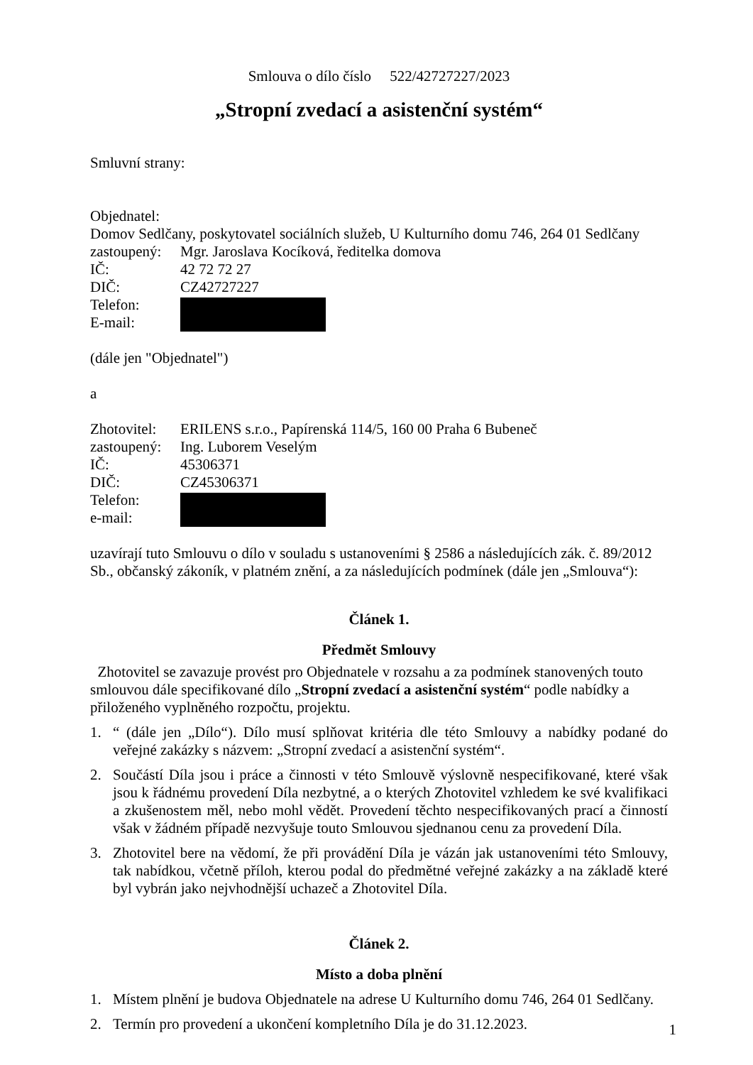Smlouva o dílo číslo 522/42727227/2023
„Stropní zvedací a asistenční systém“
Smluvní strany:
Objednatel:
Domov Sedlčany, poskytovatel sociálních služeb, U Kulturního domu 746, 264 01 Sedlčany
zastoupený: Mgr. Jaroslava Kocíková, ředitelka domova
IČ: 42 72 72 27
DIČ: CZ42727227
Telefon:
E-mail:
(dále jen "Objednatel")
a
Zhotovitel: ERILENS s.r.o., Papírenská 114/5, 160 00 Praha 6 Bubeneč
zastoupený: Ing. Luborem Veselým
IČ: 45306371
DIČ: CZ45306371
Telefon:
e-mail:
uzavírají tuto Smlouvu o dílo v souladu s ustanoveními § 2586 a následujících zák. č. 89/2012 Sb., občanský zákoník, v platném znění, a za následujících podmínek (dále jen „Smlouva“):
Článek 1.
Předmět Smlouvy
Zhotovitel se zavazuje provést pro Objednatele v rozsahu a za podmínek stanovených touto smlouvou dále specifikované dílo „Stropní zvedací a asistenční systém“ podle nabídky a přiloženého vyplněného rozpočtu, projektu.
1. “ (dále jen „Dílo“). Dílo musí splňovat kritéria dle této Smlouvy a nabídky podané do veřejné zakázky s názvem: „Stropní zvedací a asistenční systém“.
2. Součástí Díla jsou i práce a činnosti v této Smlouvě výslovně nespecifikované, které však jsou k řádnému provedení Díla nezbytné, a o kterých Zhotovitel vzhledem ke své kvalifikaci a zkušenostem měl, nebo mohl vědět. Provedení těchto nespecifikovaných prací a činností však v žádném případě nezvyšuje touto Smlouvou sjednanou cenu za provedení Díla.
3. Zhotovitel bere na vědomí, že při provádění Díla je vázán jak ustanoveními této Smlouvy, tak nabídkou, včetně příloh, kterou podal do předmětné veřejné zakázky a na základě které byl vybrán jako nejvhodnější uchazeč a Zhotovitel Díla.
Článek 2.
Místo a doba plnění
1. Místem plnění je budova Objednatele na adrese U Kulturního domu 746, 264 01 Sedlčany.
2. Termín pro provedení a ukončení kompletního Díla je do 31.12.2023.
1